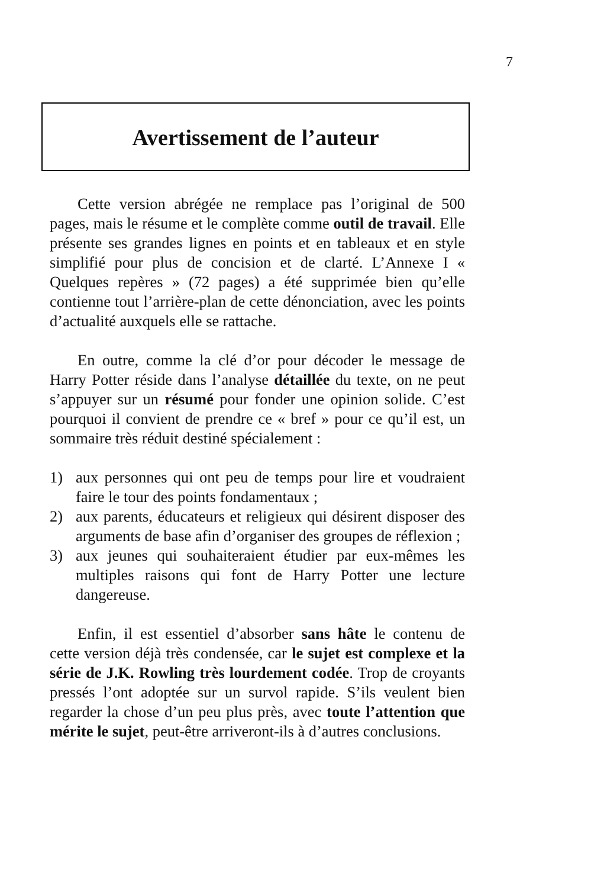7
Avertissement de l’auteur
Cette version abrégée ne remplace pas l’original de 500 pages, mais le résume et le complète comme outil de travail. Elle présente ses grandes lignes en points et en tableaux et en style simplifié pour plus de concision et de clarté. L’Annexe I « Quelques repères » (72 pages) a été supprimée bien qu’elle contienne tout l’arrière-plan de cette dénonciation, avec les points d’actualité auxquels elle se rattache.
En outre, comme la clé d’or pour décoder le message de Harry Potter réside dans l’analyse détaillée du texte, on ne peut s’appuyer sur un résumé pour fonder une opinion solide. C’est pourquoi il convient de prendre ce « bref » pour ce qu’il est, un sommaire très réduit destiné spécialement :
1) aux personnes qui ont peu de temps pour lire et voudraient faire le tour des points fondamentaux ;
2) aux parents, éducateurs et religieux qui désirent disposer des arguments de base afin d’organiser des groupes de réflexion ;
3) aux jeunes qui souhaiteraient étudier par eux-mêmes les multiples raisons qui font de Harry Potter une lecture dangereuse.
Enfin, il est essentiel d’absorber sans hâte le contenu de cette version déjà très condensée, car le sujet est complexe et la série de J.K. Rowling très lourdement codée. Trop de croyants pressés l’ont adoptée sur un survol rapide. S’ils veulent bien regarder la chose d’un peu plus près, avec toute l’attention que mérite le sujet, peut-être arriveront-ils à d’autres conclusions.